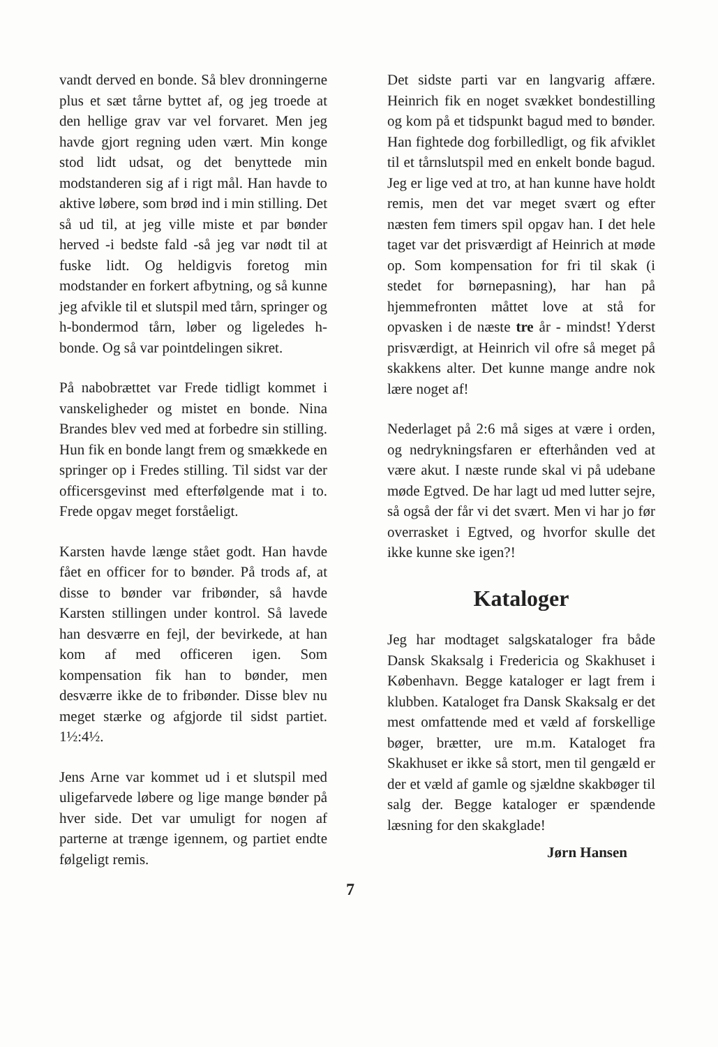vandt derved en bonde. Så blev dronningerne plus et sæt tårne byttet af, og jeg troede at den hellige grav var vel forvaret. Men jeg havde gjort regning uden vært. Min konge stod lidt udsat, og det benyttede min modstanderen sig af i rigt mål. Han havde to aktive løbere, som brød ind i min stilling. Det så ud til, at jeg ville miste et par bønder herved -i bedste fald -så jeg var nødt til at fuske lidt. Og heldigvis foretog min modstander en forkert afbytning, og så kunne jeg afvikle til et slutspil med tårn, springer og h-bondermod tårn, løber og ligeledes h-bonde. Og så var pointdelingen sikret.
På nabobrættet var Frede tidligt kommet i vanskeligheder og mistet en bonde. Nina Brandes blev ved med at forbedre sin stilling. Hun fik en bonde langt frem og smækkede en springer op i Fredes stilling. Til sidst var der officersgevinst med efterfølgende mat i to. Frede opgav meget forståeligt.
Karsten havde længe stået godt. Han havde fået en officer for to bønder. På trods af, at disse to bønder var fribønder, så havde Karsten stillingen under kontrol. Så lavede han desværre en fejl, der bevirkede, at han kom af med officeren igen. Som kompensation fik han to bønder, men desværre ikke de to fribønder. Disse blev nu meget stærke og afgjorde til sidst partiet. 1½:4½.
Jens Arne var kommet ud i et slutspil med uligefarvede løbere og lige mange bønder på hver side. Det var umuligt for nogen af parterne at trænge igennem, og partiet endte følgeligt remis.
Det sidste parti var en langvarig affære. Heinrich fik en noget svækket bondestilling og kom på et tidspunkt bagud med to bønder. Han fightede dog forbilledligt, og fik afviklet til et tårnslutspil med en enkelt bonde bagud. Jeg er lige ved at tro, at han kunne have holdt remis, men det var meget svært og efter næsten fem timers spil opgav han. I det hele taget var det prisværdigt af Heinrich at møde op. Som kompensation for fri til skak (i stedet for børnepasning), har han på hjemmefronten måttet love at stå for opvasken i de næste tre år - mindst! Yderst prisværdigt, at Heinrich vil ofre så meget på skakkens alter. Det kunne mange andre nok lære noget af!
Nederlaget på 2:6 må siges at være i orden, og nedrykningsfaren er efterhånden ved at være akut. I næste runde skal vi på udebane møde Egtved. De har lagt ud med lutter sejre, så også der får vi det svært. Men vi har jo før overrasket i Egtved, og hvorfor skulle det ikke kunne ske igen?!
Kataloger
Jeg har modtaget salgskataloger fra både Dansk Skaksalg i Fredericia og Skakhuset i København. Begge kataloger er lagt frem i klubben. Kataloget fra Dansk Skaksalg er det mest omfattende med et væld af forskellige bøger, brætter, ure m.m. Kataloget fra Skakhuset er ikke så stort, men til gengæld er der et væld af gamle og sjældne skakbøger til salg der. Begge kataloger er spændende læsning for den skakglade!
Jørn Hansen
7